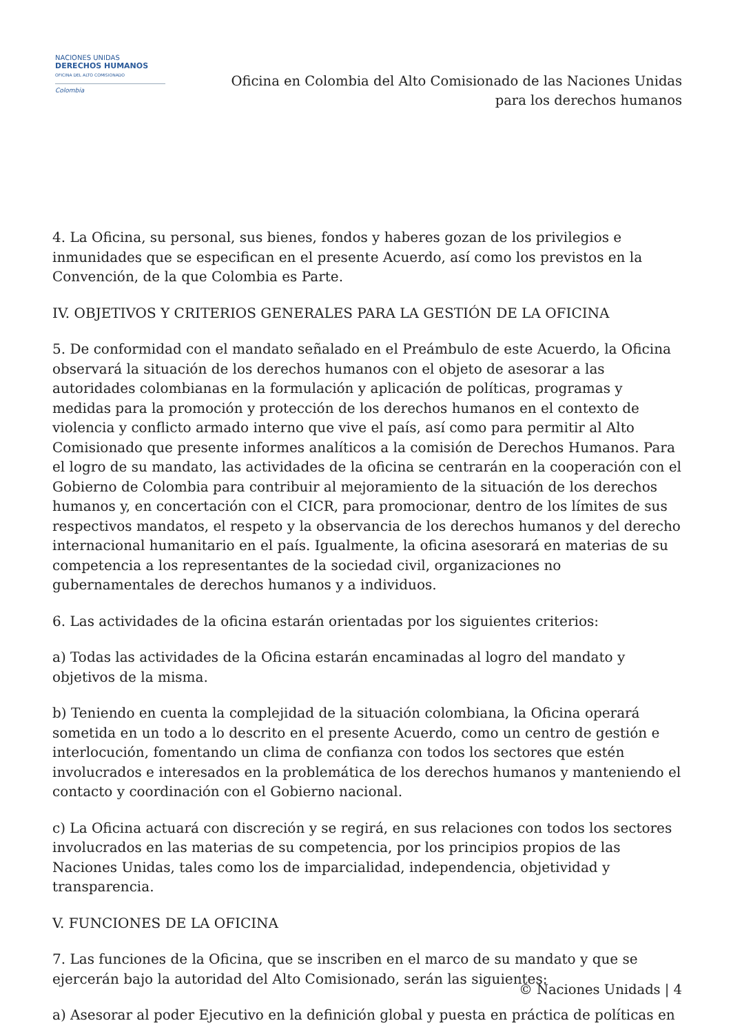NACIONES UNIDAS
DERECHOS HUMANOS
OFICINA DEL ALTO COMISIONADO
Colombia
Oficina en Colombia del Alto Comisionado de las Naciones Unidas
para los derechos humanos
4. La Oficina, su personal, sus bienes, fondos y haberes gozan de los privilegios e inmunidades que se especifican en el presente Acuerdo, así como los previstos en la Convención, de la que Colombia es Parte.
IV. OBJETIVOS Y CRITERIOS GENERALES PARA LA GESTIÓN DE LA OFICINA
5. De conformidad con el mandato señalado en el Preámbulo de este Acuerdo, la Oficina observará la situación de los derechos humanos con el objeto de asesorar a las autoridades colombianas en la formulación y aplicación de políticas, programas y medidas para la promoción y protección de los derechos humanos en el contexto de violencia y conflicto armado interno que vive el país, así como para permitir al Alto Comisionado que presente informes analíticos a la comisión de Derechos Humanos. Para el logro de su mandato, las actividades de la oficina se centrarán en la cooperación con el Gobierno de Colombia para contribuir al mejoramiento de la situación de los derechos humanos y, en concertación con el CICR, para promocionar, dentro de los límites de sus respectivos mandatos, el respeto y la observancia de los derechos humanos y del derecho internacional humanitario en el país. Igualmente, la oficina asesorará en materias de su competencia a los representantes de la sociedad civil, organizaciones no gubernamentales de derechos humanos y a individuos.
6. Las actividades de la oficina estarán orientadas por los siguientes criterios:
a) Todas las actividades de la Oficina estarán encaminadas al logro del mandato y objetivos de la misma.
b) Teniendo en cuenta la complejidad de la situación colombiana, la Oficina operará sometida en un todo a lo descrito en el presente Acuerdo, como un centro de gestión e interlocución, fomentando un clima de confianza con todos los sectores que estén involucrados e interesados en la problemática de los derechos humanos y manteniendo el contacto y coordinación con el Gobierno nacional.
c) La Oficina actuará con discreción y se regirá, en sus relaciones con todos los sectores involucrados en las materias de su competencia, por los principios propios de las Naciones Unidas, tales como los de imparcialidad, independencia, objetividad y transparencia.
V. FUNCIONES DE LA OFICINA
7. Las funciones de la Oficina, que se inscriben en el marco de su mandato y que se ejercerán bajo la autoridad del Alto Comisionado, serán las siguientes:
a) Asesorar al poder Ejecutivo en la definición global y puesta en práctica de políticas en
© Naciones Unidads | 4